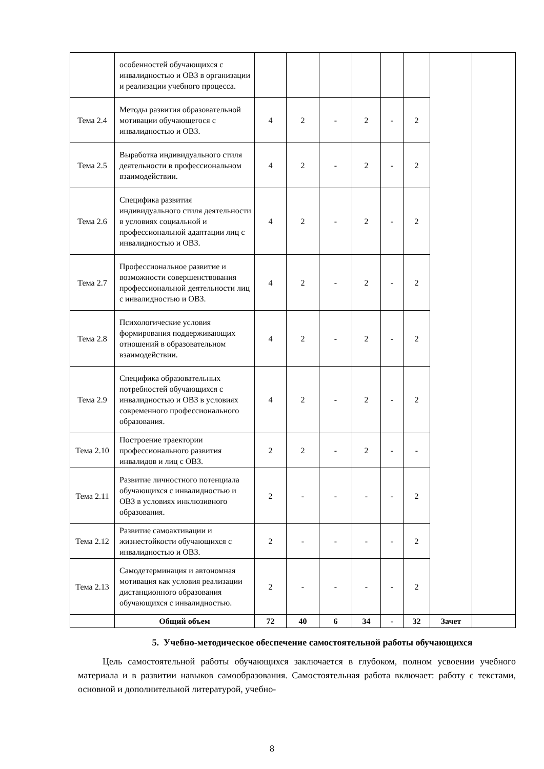| | особенностей обучающихся с инвалидностью и ОВЗ в организации и реализации учебного процесса. | | | | | | | | |
| Тема 2.4 | Методы развития образовательной мотивации обучающегося с инвалидностью и ОВЗ. | 4 | 2 | - | 2 | - | 2 | | |
| Тема 2.5 | Выработка индивидуального стиля деятельности в профессиональном взаимодействии. | 4 | 2 | - | 2 | - | 2 | | |
| Тема 2.6 | Специфика развития индивидуального стиля деятельности в условиях социальной и профессиональной адаптации лиц с инвалидностью и ОВЗ. | 4 | 2 | - | 2 | - | 2 | | |
| Тема 2.7 | Профессиональное развитие и возможности совершенствования профессиональной деятельности лиц с инвалидностью и ОВЗ. | 4 | 2 | - | 2 | - | 2 | | |
| Тема 2.8 | Психологические условия формирования поддерживающих отношений в образовательном взаимодействии. | 4 | 2 | - | 2 | - | 2 | | |
| Тема 2.9 | Специфика образовательных потребностей обучающихся с инвалидностью и ОВЗ в условиях современного профессионального образования. | 4 | 2 | - | 2 | - | 2 | | |
| Тема 2.10 | Построение траектории профессионального развития инвалидов и лиц с ОВЗ. | 2 | 2 | - | 2 | - | - | | |
| Тема 2.11 | Развитие личностного потенциала обучающихся с инвалидностью и ОВЗ в условиях инклюзивного образования. | 2 | - | - | - | - | 2 | | |
| Тема 2.12 | Развитие самоактивации и жизнестойкости обучающихся с инвалидностью и ОВЗ. | 2 | - | - | - | - | 2 | | |
| Тема 2.13 | Самодетерминация и автономная мотивация как условия реализации дистанционного образования обучающихся с инвалидностью. | 2 | - | - | - | - | 2 | | |
| | Общий объем | 72 | 40 | 6 | 34 | - | 32 | Зачет | |
5. Учебно-методическое обеспечение самостоятельной работы обучающихся
Цель самостоятельной работы обучающихся заключается в глубоком, полном усвоении учебного материала и в развитии навыков самообразования. Самостоятельная работа включает: работу с текстами, основной и дополнительной литературой, учебно-
8